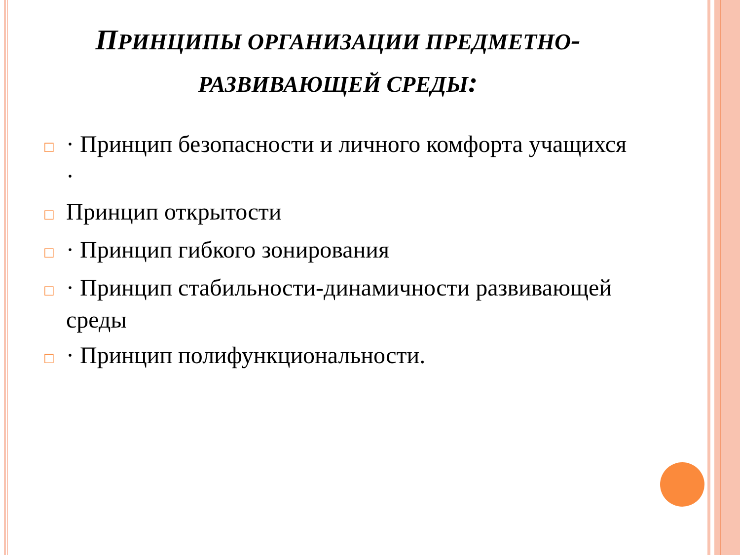ПРИНЦИПЫ ОРГАНИЗАЦИИ ПРЕДМЕТНО-
РАЗВИВАЮЩЕЙ СРЕДЫ:
□ · Принцип безопасности и личного комфорта учащихся ·
□ Принцип открытости
□ · Принцип гибкого зонирования
□ · Принцип стабильности-динамичности развивающей среды
□ · Принцип полифункциональности.